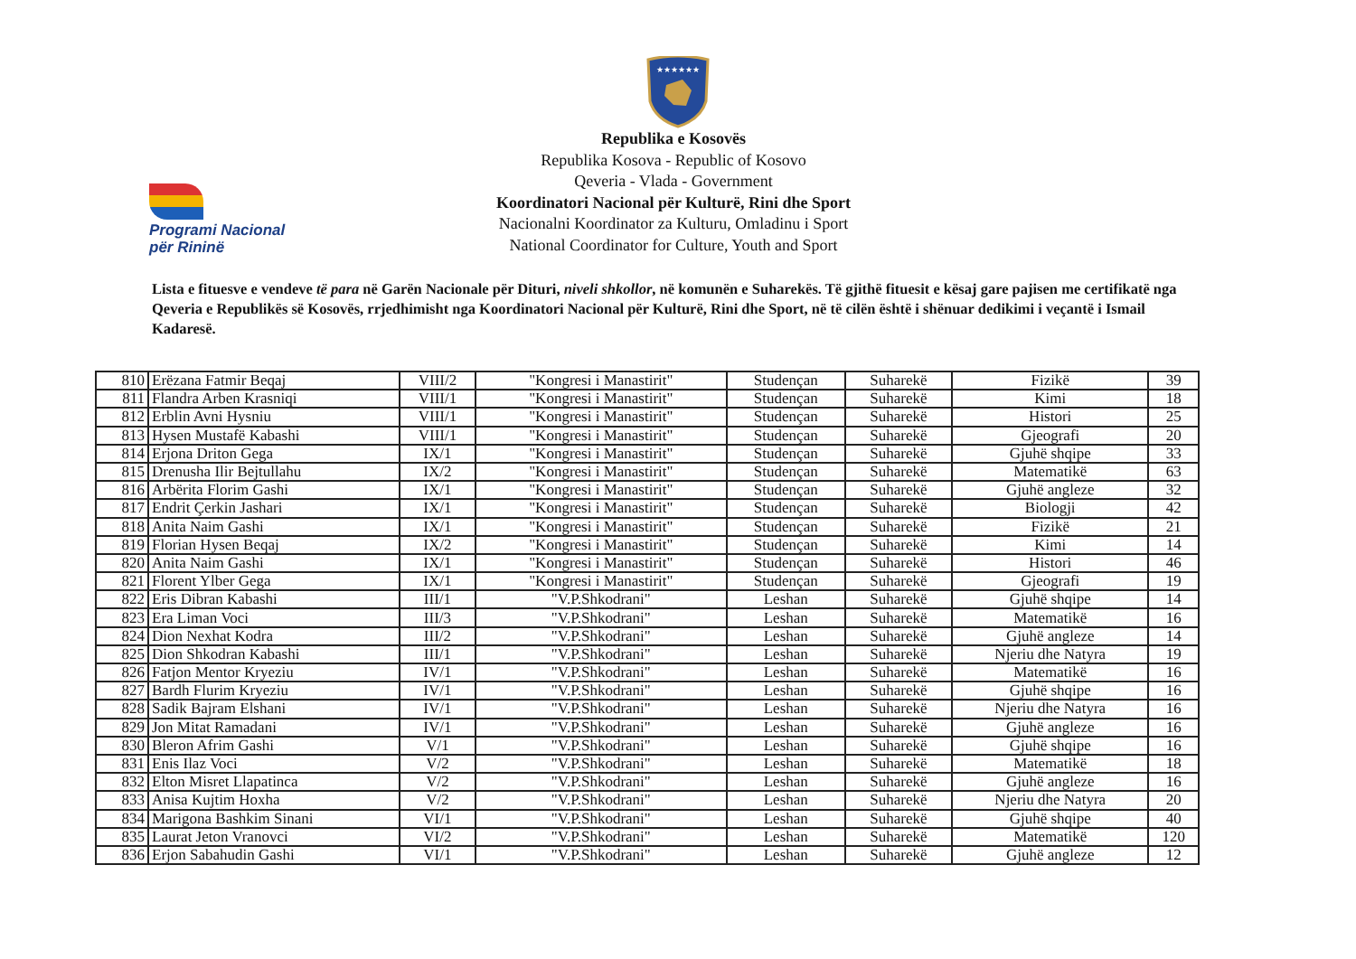★★★★★★
Programi Nacional
për Rininë
Republika e Kosovës
Republika Kosova - Republic of Kosovo
Qeveria - Vlada - Government
Koordinatori Nacional për Kulturë, Rini dhe Sport
Nacionalni Koordinator za Kulturu, Omladinu i Sport
National Coordinator for Culture, Youth and Sport
Lista e fituesve e vendeve të para në Garën Nacionale për Dituri, niveli shkollor, në komunën e Suharekës. Të gjithë fituesit e kësaj gare pajisen me certifikatë nga Qeveria e Republikës së Kosovës, rrjedhimisht nga Koordinatori Nacional për Kulturë, Rini dhe Sport, në të cilën është i shënuar dedikimi i veçantë i Ismail Kadaresë.
| 810 | Erëzana Fatmir Beqaj | VIII/2 | "Kongresi i Manastirit" | Studençan | Suharekë | Fizikë | 39 |
| 811 | Flandra Arben Krasniqi | VIII/1 | "Kongresi i Manastirit" | Studençan | Suharekë | Kimi | 18 |
| 812 | Erblin Avni Hysniu | VIII/1 | "Kongresi i Manastirit" | Studençan | Suharekë | Histori | 25 |
| 813 | Hysen Mustafë Kabashi | VIII/1 | "Kongresi i Manastirit" | Studençan | Suharekë | Gjeografi | 20 |
| 814 | Erjona Driton Gega | IX/1 | "Kongresi i Manastirit" | Studençan | Suharekë | Gjuhë shqipe | 33 |
| 815 | Drenusha Ilir Bejtullahu | IX/2 | "Kongresi i Manastirit" | Studençan | Suharekë | Matematikë | 63 |
| 816 | Arbërita Florim Gashi | IX/1 | "Kongresi i Manastirit" | Studençan | Suharekë | Gjuhë angleze | 32 |
| 817 | Endrit Çerkin Jashari | IX/1 | "Kongresi i Manastirit" | Studençan | Suharekë | Biologji | 42 |
| 818 | Anita Naim Gashi | IX/1 | "Kongresi i Manastirit" | Studençan | Suharekë | Fizikë | 21 |
| 819 | Florian Hysen Beqaj | IX/2 | "Kongresi i Manastirit" | Studençan | Suharekë | Kimi | 14 |
| 820 | Anita Naim Gashi | IX/1 | "Kongresi i Manastirit" | Studençan | Suharekë | Histori | 46 |
| 821 | Florent Ylber Gega | IX/1 | "Kongresi i Manastirit" | Studençan | Suharekë | Gjeografi | 19 |
| 822 | Eris Dibran Kabashi | III/1 | "V.P.Shkodrani" | Leshan | Suharekë | Gjuhë shqipe | 14 |
| 823 | Era Liman Voci | III/3 | "V.P.Shkodrani" | Leshan | Suharekë | Matematikë | 16 |
| 824 | Dion Nexhat Kodra | III/2 | "V.P.Shkodrani" | Leshan | Suharekë | Gjuhë angleze | 14 |
| 825 | Dion Shkodran Kabashi | III/1 | "V.P.Shkodrani" | Leshan | Suharekë | Njeriu dhe Natyra | 19 |
| 826 | Fatjon Mentor Kryeziu | IV/1 | "V.P.Shkodrani" | Leshan | Suharekë | Matematikë | 16 |
| 827 | Bardh Flurim Kryeziu | IV/1 | "V.P.Shkodrani" | Leshan | Suharekë | Gjuhë shqipe | 16 |
| 828 | Sadik Bajram Elshani | IV/1 | "V.P.Shkodrani" | Leshan | Suharekë | Njeriu dhe Natyra | 16 |
| 829 | Jon Mitat Ramadani | IV/1 | "V.P.Shkodrani" | Leshan | Suharekë | Gjuhë angleze | 16 |
| 830 | Bleron Afrim Gashi | V/1 | "V.P.Shkodrani" | Leshan | Suharekë | Gjuhë shqipe | 16 |
| 831 | Enis Ilaz Voci | V/2 | "V.P.Shkodrani" | Leshan | Suharekë | Matematikë | 18 |
| 832 | Elton Misret Llapatinca | V/2 | "V.P.Shkodrani" | Leshan | Suharekë | Gjuhë angleze | 16 |
| 833 | Anisa Kujtim Hoxha | V/2 | "V.P.Shkodrani" | Leshan | Suharekë | Njeriu dhe Natyra | 20 |
| 834 | Marigona Bashkim Sinani | VI/1 | "V.P.Shkodrani" | Leshan | Suharekë | Gjuhë shqipe | 40 |
| 835 | Laurat Jeton Vranovci | VI/2 | "V.P.Shkodrani" | Leshan | Suharekë | Matematikë | 120 |
| 836 | Erjon Sabahudin Gashi | VI/1 | "V.P.Shkodrani" | Leshan | Suharekë | Gjuhë angleze | 12 |